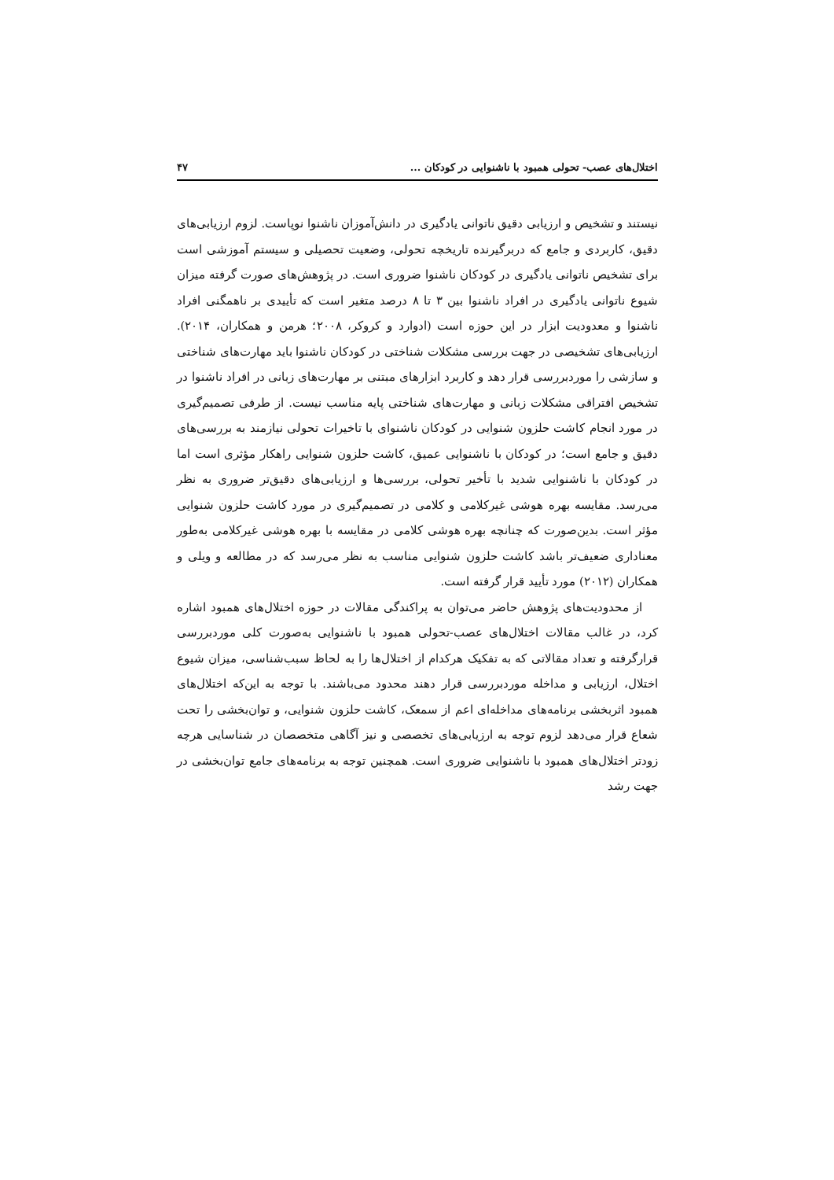اختلال‌های عصب- تحولی همبود با ناشنوایی در کودکان ... ۴۷
نیستند و تشخیص و ارزیابی دقیق ناتوانی یادگیری در دانش‌آموزان ناشنوا نوپاست. لزوم ارزیابی‌های دقیق، کاربردی و جامع که دربرگیرنده تاریخچه تحولی، وضعیت تحصیلی و سیستم آموزشی است برای تشخیص ناتوانی یادگیری در کودکان ناشنوا ضروری است. در پژوهش‌های صورت گرفته میزان شیوع ناتوانی یادگیری در افراد ناشنوا بین ۳ تا ۸ درصد متغیر است که تأییدی بر ناهمگنی افراد ناشنوا و معدودیت ابزار در این حوزه است (ادوارد و کروکر، ۲۰۰۸؛ هرمن و همکاران، ۲۰۱۴). ارزیابی‌های تشخیصی در جهت بررسی مشکلات شناختی در کودکان ناشنوا باید مهارت‌های شناختی و سازشی را موردبررسی قرار دهد و کاربرد ابزارهای مبتنی بر مهارت‌های زبانی در افراد ناشنوا در تشخیص افتراقی مشکلات زبانی و مهارت‌های شناختی پایه مناسب نیست. از طرفی تصمیم‌گیری در مورد انجام کاشت حلزون شنوایی در کودکان ناشنوای با تاخیرات تحولی نیازمند به بررسی‌های دقیق و جامع است؛ در کودکان با ناشنوایی عمیق، کاشت حلزون شنوایی راهکار مؤثری است اما در کودکان با ناشنوایی شدید با تأخیر تحولی، بررسی‌ها و ارزیابی‌های دقیق‌تر ضروری به نظر می‌رسد. مقایسه بهره هوشی غیرکلامی و کلامی در تصمیم‌گیری در مورد کاشت حلزون شنوایی مؤثر است. بدین‌صورت که چنانچه بهره هوشی کلامی در مقایسه با بهره هوشی غیرکلامی به‌طور معناداری ضعیف‌تر باشد کاشت حلزون شنوایی مناسب به نظر می‌رسد که در مطالعه و ویلی و همکاران (۲۰۱۲) مورد تأیید قرار گرفته است.
از محدودیت‌های پژوهش حاضر می‌توان به پراکندگی مقالات در حوزه اختلال‌های همبود اشاره کرد، در غالب مقالات اختلال‌های عصب-تحولی همبود با ناشنوایی به‌صورت کلی موردبررسی قرارگرفته و تعداد مقالاتی که به تفکیک هرکدام از اختلال‌ها را به لحاظ سبب‌شناسی، میزان شیوع اختلال، ارزیابی و مداخله موردبررسی قرار دهند محدود می‌باشند. با توجه به این‌که اختلال‌های همبود اثربخشی برنامه‌های مداخله‌ای اعم از سمعک، کاشت حلزون شنوایی، و توان‌بخشی را تحت شعاع قرار می‌دهد لزوم توجه به ارزیابی‌های تخصصی و نیز آگاهی متخصصان در شناسایی هرچه زودتر اختلال‌های همبود با ناشنوایی ضروری است. همچنین توجه به برنامه‌های جامع توان‌بخشی در جهت رشد